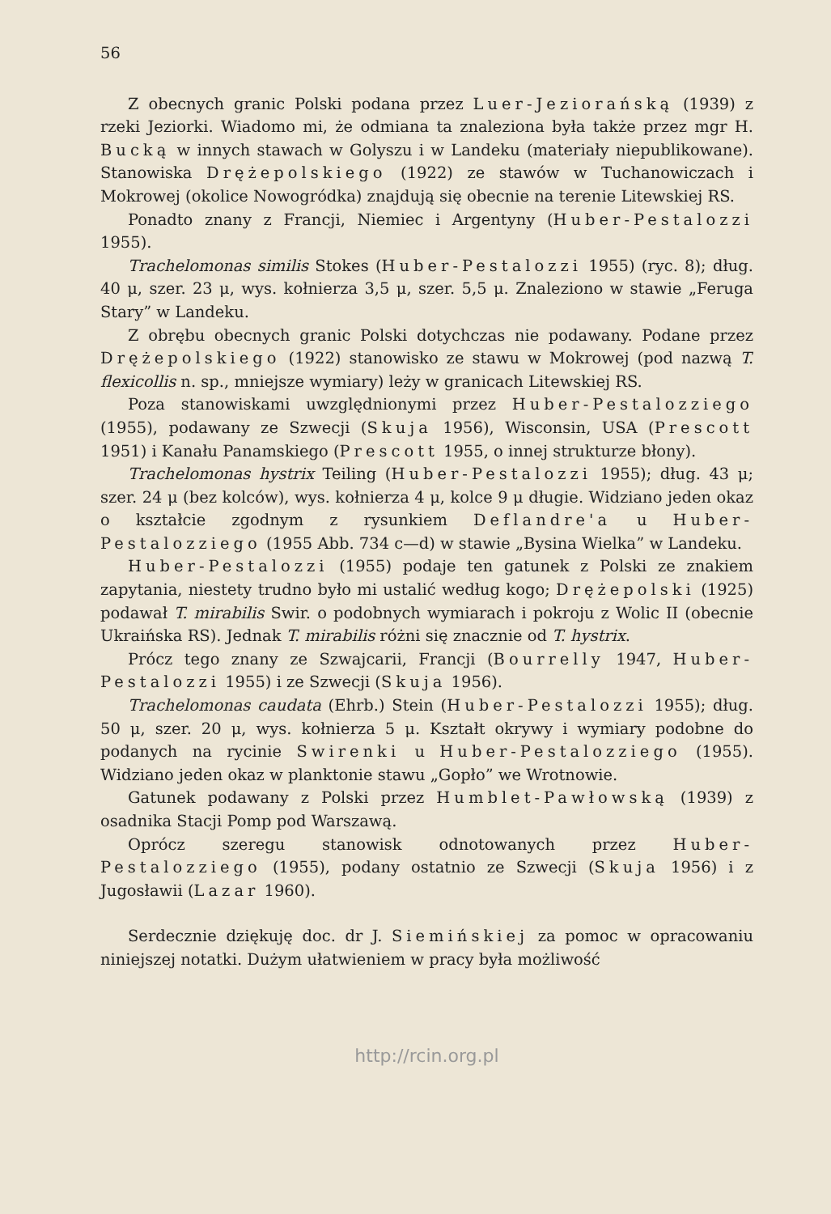56
Z obecnych granic Polski podana przez Luer-Jeziorańską (1939) z rzeki Jeziorki. Wiadomo mi, że odmiana ta znaleziona była także przez mgr H. Bucką w innych stawach w Golyszu i w Landeku (materiały niepublikowane). Stanowiska Drężepolskiego (1922) ze stawów w Tuchanowiczach i Mokrowej (okolice Nowogródka) znajdują się obecnie na terenie Litewskiej RS.
Ponadto znany z Francji, Niemiec i Argentyny (Huber-Pestalozzi 1955).
Trachelomonas similis Stokes (Huber-Pestalozzi 1955) (ryc. 8); dług. 40 μ, szer. 23 μ, wys. kołnierza 3,5 μ, szer. 5,5 μ. Znaleziono w stawie „Feruga Stary” w Landeku.
Z obrębu obecnych granic Polski dotychczas nie podawany. Podane przez Drężepolskiego (1922) stanowisko ze stawu w Mokrowej (pod nazwą T. flexicollis n. sp., mniejsze wymiary) leży w granicach Litewskiej RS.
Poza stanowiskami uwzględnionymi przez Huber-Pestalozziego (1955), podawany ze Szwecji (Skuja 1956), Wisconsin, USA (Prescott 1951) i Kanału Panamskiego (Prescott 1955, o innej strukturze błony).
Trachelomonas hystrix Teiling (Huber-Pestalozzi 1955); dług. 43 μ; szer. 24 μ (bez kolców), wys. kołnierza 4 μ, kolce 9 μ długie. Widziano jeden okaz o kształcie zgodnym z rysunkiem Deflandre'a u Huber-Pestalozziego (1955 Abb. 734 c—d) w stawie „Bysina Wielka” w Landeku.
Huber-Pestalozzi (1955) podaje ten gatunek z Polski ze znakiem zapytania, niestety trudno było mi ustalić według kogo; Drężepolski (1925) podawał T. mirabilis Swir. o podobnych wymiarach i pokroju z Wolic II (obecnie Ukraińska RS). Jednak T. mirabilis różni się znacznie od T. hystrix.
Prócz tego znany ze Szwajcarii, Francji (Bourrelly 1947, Huber-Pestalozzi 1955) i ze Szwecji (Skuja 1956).
Trachelomonas caudata (Ehrb.) Stein (Huber-Pestalozzi 1955); dług. 50 μ, szer. 20 μ, wys. kołnierza 5 μ. Kształt okrywy i wymiary podobne do podanych na rycinie Swirenki u Huber-Pestalozziego (1955). Widziano jeden okaz w planktonie stawu „Gopło” we Wrotnowie.
Gatunek podawany z Polski przez Humblet-Pawłowską (1939) z osadnika Stacji Pomp pod Warszawą.
Oprócz szeregu stanowisk odnotowanych przez Huber-Pestalozziego (1955), podany ostatnio ze Szwecji (Skuja 1956) i z Jugosławii (Lazar 1960).
Serdecznie dziękuję doc. dr J. Siemińskiej za pomoc w opracowaniu niniejszej notatki. Dużym ułatwieniem w pracy była możliwość
http://rcin.org.pl